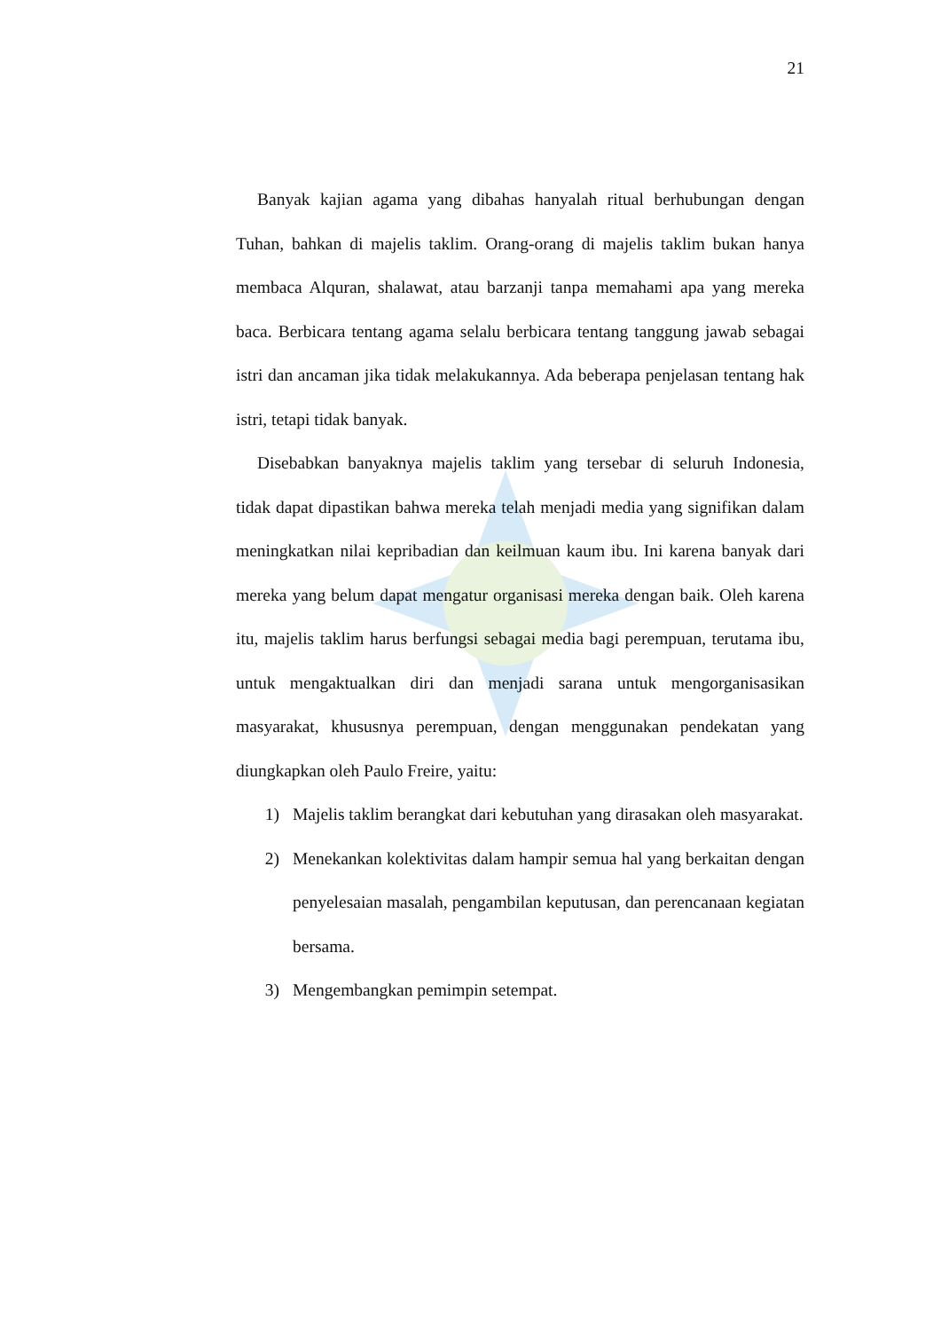21
Banyak kajian agama yang dibahas hanyalah ritual berhubungan dengan Tuhan, bahkan di majelis taklim. Orang-orang di majelis taklim bukan hanya membaca Alquran, shalawat, atau barzanji tanpa memahami apa yang mereka baca. Berbicara tentang agama selalu berbicara tentang tanggung jawab sebagai istri dan ancaman jika tidak melakukannya. Ada beberapa penjelasan tentang hak istri, tetapi tidak banyak.
Disebabkan banyaknya majelis taklim yang tersebar di seluruh Indonesia, tidak dapat dipastikan bahwa mereka telah menjadi media yang signifikan dalam meningkatkan nilai kepribadian dan keilmuan kaum ibu. Ini karena banyak dari mereka yang belum dapat mengatur organisasi mereka dengan baik. Oleh karena itu, majelis taklim harus berfungsi sebagai media bagi perempuan, terutama ibu, untuk mengaktualkan diri dan menjadi sarana untuk mengorganisasikan masyarakat, khususnya perempuan, dengan menggunakan pendekatan yang diungkapkan oleh Paulo Freire, yaitu:
1) Majelis taklim berangkat dari kebutuhan yang dirasakan oleh masyarakat.
2) Menekankan kolektivitas dalam hampir semua hal yang berkaitan dengan penyelesaian masalah, pengambilan keputusan, dan perencanaan kegiatan bersama.
3) Mengembangkan pemimpin setempat.